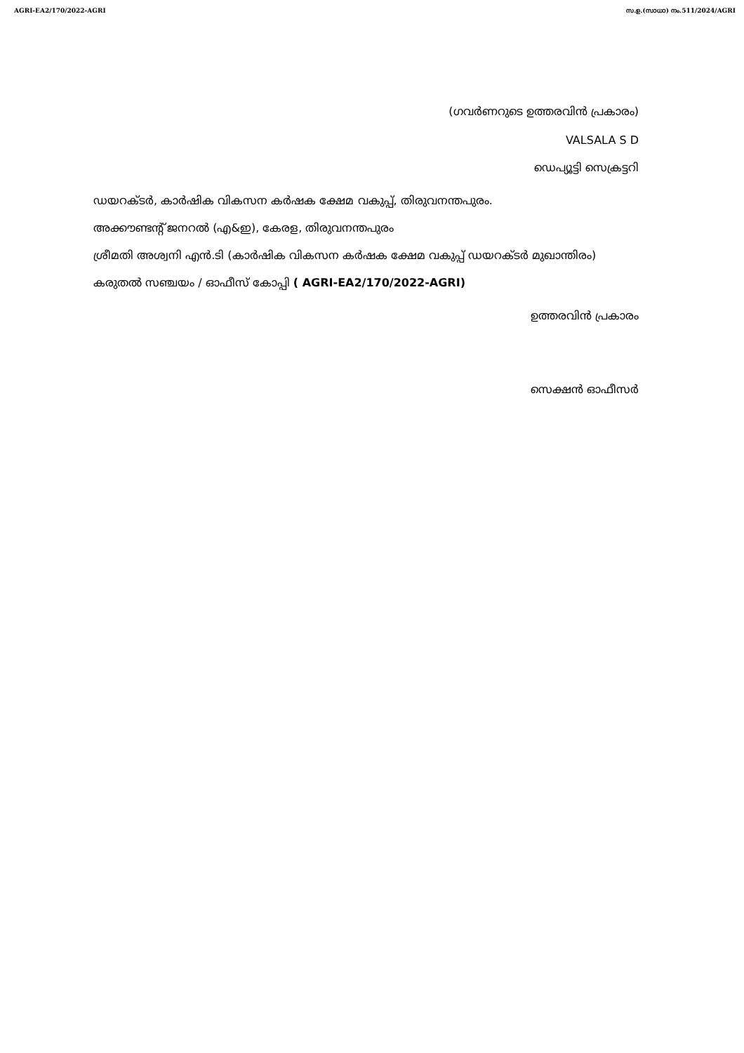AGRI-EA2/170/2022-AGRI സ.ഉ.(സാധാ) നം.511/2024/AGRI
(ഗവർണറുടെ ഉത്തരവിൻ പ്രകാരം)
VALSALA S D
ഡെപ്യൂട്ടി സെക്രട്ടറി
ഡയറക്ടർ, കാർഷിക വികസന കർഷക ക്ഷേമ വകുപ്പ്, തിരുവനന്തപുരം.
അക്കൗണ്ടന്റ് ജനറൽ (എ&ഇ), കേരള, തിരുവനന്തപുരം
ശ്രീമതി അശ്വനി എൻ.ടി (കാർഷിക വികസന കർഷക ക്ഷേമ വകുപ്പ് ഡയറക്ടർ മുഖാന്തിരം)
കരുതൽ സഞ്ചയം / ഓഫീസ് കോപ്പി ( AGRI-EA2/170/2022-AGRI)
ഉത്തരവിൻ പ്രകാരം
സെക്ഷൻ ഓഫീസർ